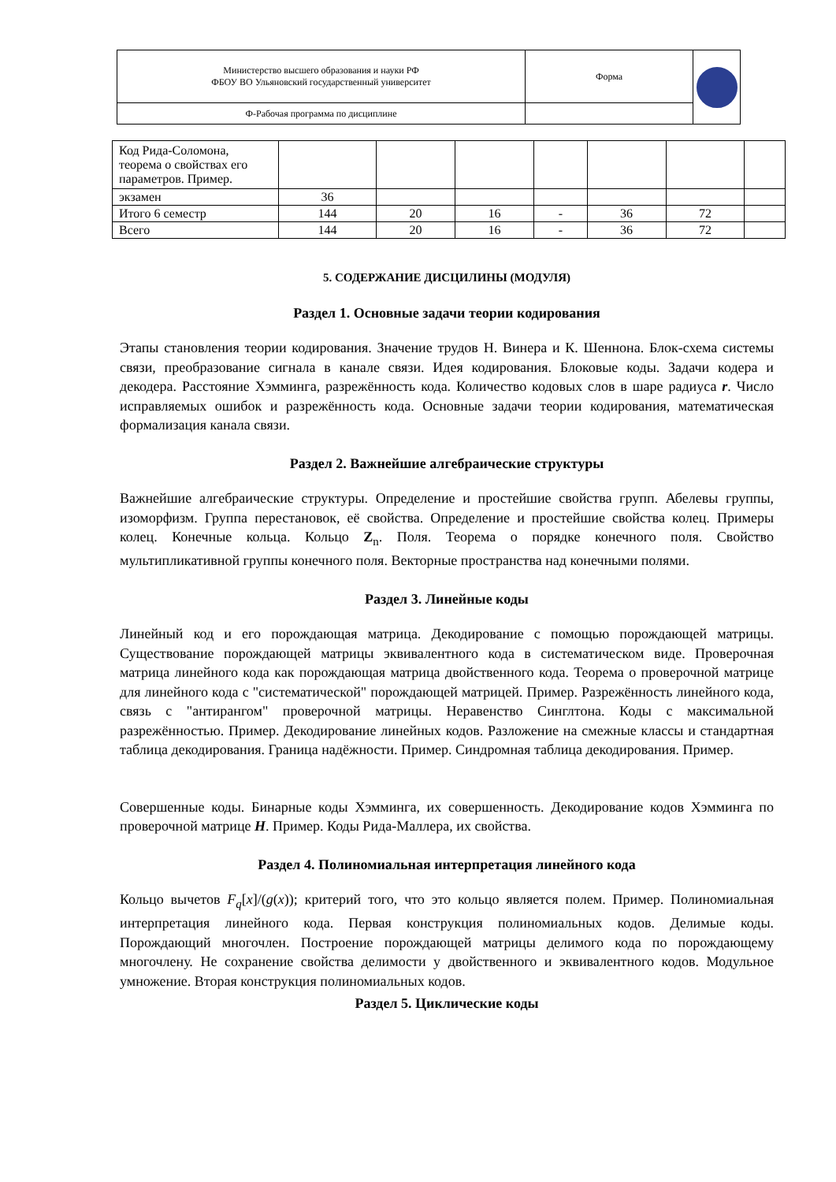| Министерство высшего образования и науки РФ ФБОУ ВО Ульяновский государственный университет | Форма | |
| Ф-Рабочая программа по дисциплине | | |
| Код Рида-Соломона, теорема о свойствах его параметров. Пример. | | | | | | | |
| экзамен | 36 | | | | | | |
| Итого 6 семестр | 144 | 20 | 16 | - | 36 | 72 | |
| Всего | 144 | 20 | 16 | - | 36 | 72 | |
5. СОДЕРЖАНИЕ ДИСЦИЛИНЫ (МОДУЛЯ)
Раздел 1. Основные задачи теории кодирования
Этапы становления теории кодирования. Значение трудов Н. Винера и К. Шеннона. Блок-схема системы связи, преобразование сигнала в канале связи. Идея кодирования. Блоковые коды. Задачи кодера и декодера. Расстояние Хэмминга, разрежённость кода. Количество кодовых слов в шаре радиуса r. Число исправляемых ошибок и разрежённость кода. Основные задачи теории кодирования, математическая формализация канала связи.
Раздел 2. Важнейшие алгебраические структуры
Важнейшие алгебраические структуры. Определение и простейшие свойства групп. Абелевы группы, изоморфизм. Группа перестановок, её свойства. Определение и простейшие свойства колец. Примеры колец. Конечные кольца. Кольцо Z<sub>n</sub>. Поля. Теорема о порядке конечного поля. Свойство мультипликативной группы конечного поля. Векторные пространства над конечными полями.
Раздел 3. Линейные коды
Линейный код и его порождающая матрица. Декодирование с помощью порождающей матрицы. Существование порождающей матрицы эквивалентного кода в систематическом виде. Проверочная матрица линейного кода как порождающая матрица двойственного кода. Теорема о проверочной матрице для линейного кода с "систематической" порождающей матрицей. Пример. Разрежённость линейного кода, связь с "антирангом" проверочной матрицы. Неравенство Синглтона. Коды с максимальной разрежённостью. Пример. Декодирование линейных кодов. Разложение на смежные классы и стандартная таблица декодирования. Граница надёжности. Пример. Синдромная таблица декодирования. Пример.
Совершенные коды. Бинарные коды Хэмминга, их совершенность. Декодирование кодов Хэмминга по проверочной матрице H. Пример. Коды Рида-Маллера, их свойства.
Раздел 4. Полиномиальная интерпретация линейного кода
Кольцо вычетов F<sub>q</sub>[x]/(g(x)); критерий того, что это кольцо является полем. Пример. Полиномиальная интерпретация линейного кода. Первая конструкция полиномиальных кодов. Делимые коды. Порождающий многочлен. Построение порождающей матрицы делимого кода по порождающему многочлену. Не сохранение свойства делимости у двойственного и эквивалентного кодов. Модульное умножение. Вторая конструкция полиномиальных кодов.
Раздел 5. Циклические коды